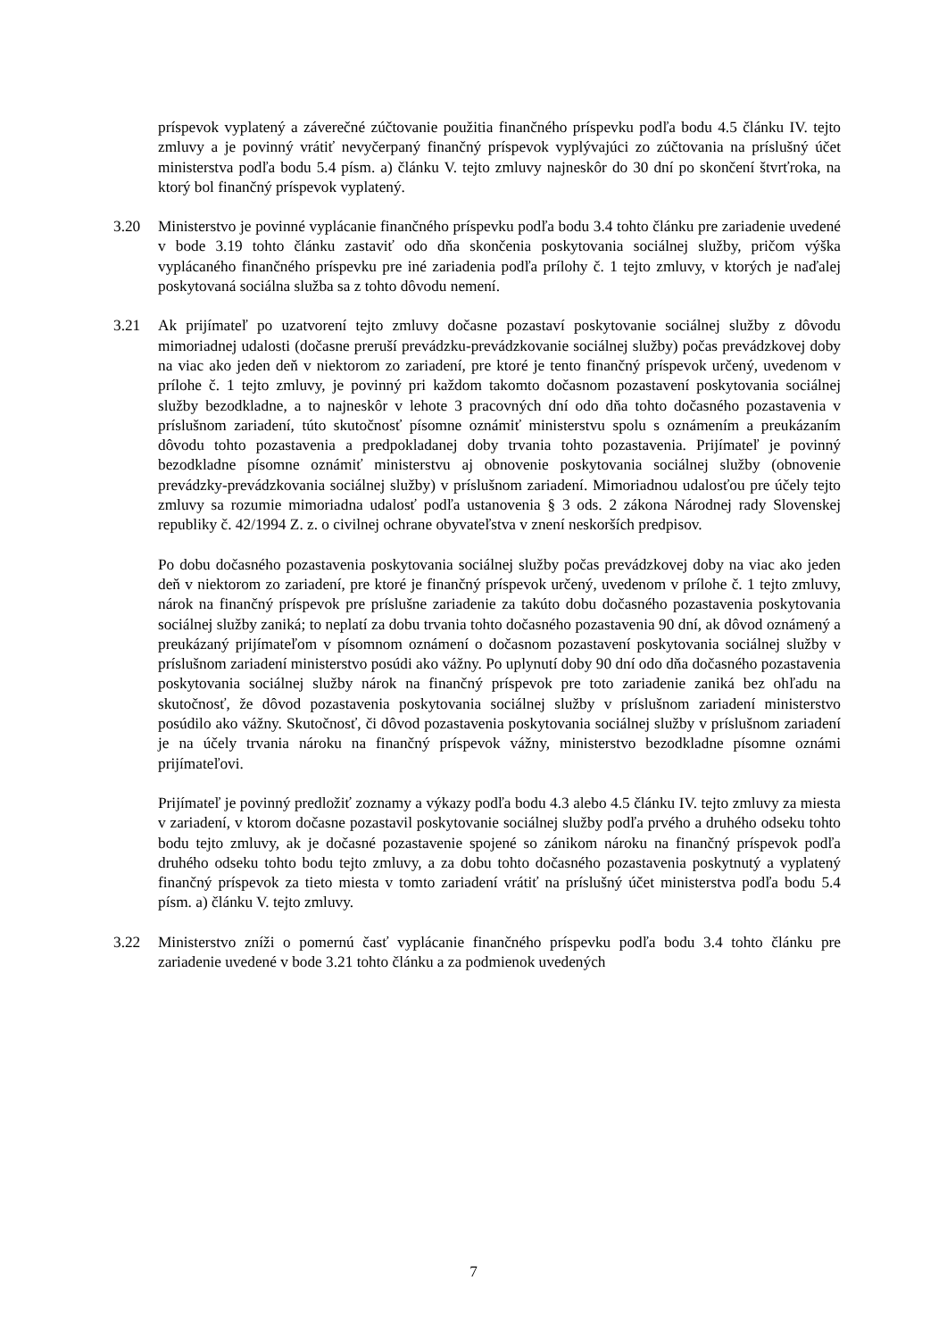príspevok vyplatený a záverečné zúčtovanie použitia finančného príspevku podľa bodu 4.5 článku IV. tejto zmluvy a je povinný vrátiť nevyčerpaný finančný príspevok vyplývajúci zo zúčtovania na príslušný účet ministerstva podľa bodu 5.4 písm. a) článku V. tejto zmluvy najneskôr do 30 dní po skončení štvrťroka, na ktorý bol finančný príspevok vyplatený.
3.20 Ministerstvo je povinné vyplácanie finančného príspevku podľa bodu 3.4 tohto článku pre zariadenie uvedené v bode 3.19 tohto článku zastaviť odo dňa skončenia poskytovania sociálnej služby, pričom výška vyplácaného finančného príspevku pre iné zariadenia podľa prílohy č. 1 tejto zmluvy, v ktorých je naďalej poskytovaná sociálna služba sa z tohto dôvodu nemení.
3.21 Ak prijímateľ po uzatvorení tejto zmluvy dočasne pozastaví poskytovanie sociálnej služby z dôvodu mimoriadnej udalosti (dočasne preruší prevádzku-prevádzkovanie sociálnej služby) počas prevádzkovej doby na viac ako jeden deň v niektorom zo zariadení, pre ktoré je tento finančný príspevok určený, uvedenom v prílohe č. 1 tejto zmluvy, je povinný pri každom takomto dočasnom pozastavení poskytovania sociálnej služby bezodkladne, a to najneskôr v lehote 3 pracovných dní odo dňa tohto dočasného pozastavenia v príslušnom zariadení, túto skutočnosť písomne oznámiť ministerstvu spolu s oznámením a preukázaním dôvodu tohto pozastavenia a predpokladanej doby trvania tohto pozastavenia. Prijímateľ je povinný bezodkladne písomne oznámiť ministerstvu aj obnovenie poskytovania sociálnej služby (obnovenie prevádzky-prevádzkovania sociálnej služby) v príslušnom zariadení. Mimoriadnou udalosťou pre účely tejto zmluvy sa rozumie mimoriadna udalosť podľa ustanovenia § 3 ods. 2 zákona Národnej rady Slovenskej republiky č. 42/1994 Z. z. o civilnej ochrane obyvateľstva v znení neskorších predpisov.
Po dobu dočasného pozastavenia poskytovania sociálnej služby počas prevádzkovej doby na viac ako jeden deň v niektorom zo zariadení, pre ktoré je finančný príspevok určený, uvedenom v prílohe č. 1 tejto zmluvy, nárok na finančný príspevok pre príslušne zariadenie za takúto dobu dočasného pozastavenia poskytovania sociálnej služby zaniká; to neplatí za dobu trvania tohto dočasného pozastavenia 90 dní, ak dôvod oznámený a preukázaný prijímateľom v písomnom oznámení o dočasnom pozastavení poskytovania sociálnej služby v príslušnom zariadení ministerstvo posúdi ako vážny. Po uplynutí doby 90 dní odo dňa dočasného pozastavenia poskytovania sociálnej služby nárok na finančný príspevok pre toto zariadenie zaniká bez ohľadu na skutočnosť, že dôvod pozastavenia poskytovania sociálnej služby v príslušnom zariadení ministerstvo posúdilo ako vážny. Skutočnosť, či dôvod pozastavenia poskytovania sociálnej služby v príslušnom zariadení je na účely trvania nároku na finančný príspevok vážny, ministerstvo bezodkladne písomne oznámi prijímateľovi.
Prijímateľ je povinný predložiť zoznamy a výkazy podľa bodu 4.3 alebo 4.5 článku IV. tejto zmluvy za miesta v zariadení, v ktorom dočasne pozastavil poskytovanie sociálnej služby podľa prvého a druhého odseku tohto bodu tejto zmluvy, ak je dočasné pozastavenie spojené so zánikom nároku na finančný príspevok podľa druhého odseku tohto bodu tejto zmluvy, a za dobu tohto dočasného pozastavenia poskytnutý a vyplatený finančný príspevok za tieto miesta v tomto zariadení vrátiť na príslušný účet ministerstva podľa bodu 5.4 písm. a) článku V. tejto zmluvy.
3.22 Ministerstvo zníži o pomernú časť vyplácanie finančného príspevku podľa bodu 3.4 tohto článku pre zariadenie uvedené v bode 3.21 tohto článku a za podmienok uvedených
7